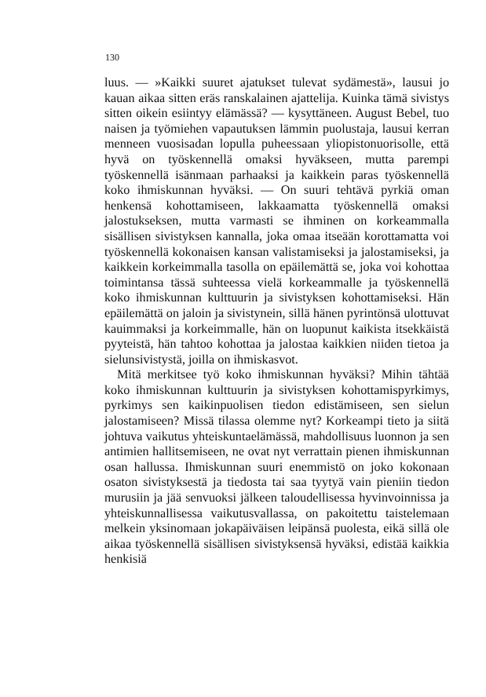130
luus. — »Kaikki suuret ajatukset tulevat sydämestä», lausui jo kauan aikaa sitten eräs ranskalainen ajattelija. Kuinka tämä sivistys sitten oikein esiintyy elämässä? — kysyttäneen. August Bebel, tuo naisen ja työmiehen vapautuksen lämmin puolustaja, lausui kerran menneen vuosisadan lopulla puheessaan yliopistonuorisolle, että hyvä on työskennellä omaksi hyväkseen, mutta parempi työskennellä isänmaan parhaaksi ja kaikkein paras työskennellä koko ihmiskunnan hyväksi. — On suuri tehtävä pyrkiä oman henkensä kohottamiseen, lakkaamatta työskennellä omaksi jalostukseksen, mutta varmasti se ihminen on korkeammalla sisällisen sivistyksen kannalla, joka omaa itseään korottamatta voi työskennellä kokonaisen kansan valistamiseksi ja jalostamiseksi, ja kaikkein korkeimmalla tasolla on epäilemättä se, joka voi kohottaa toimintansa tässä suhteessa vielä korkeammalle ja työskennellä koko ihmiskunnan kulttuurin ja sivistyksen kohottamiseksi. Hän epäilemättä on jaloin ja sivistynein, sillä hänen pyrintönsä ulottuvat kauimmaksi ja korkeimmalle, hän on luopunut kaikista itsekkäistä pyyteistä, hän tahtoo kohottaa ja jalostaa kaikkien niiden tietoa ja sielunsivistystä, joilla on ihmiskasvot.
Mitä merkitsee työ koko ihmiskunnan hyväksi? Mihin tähtää koko ihmiskunnan kulttuurin ja sivistyksen kohottamispyrkimys, pyrkimys sen kaikinpuolisen tiedon edistämiseen, sen sielun jalostamiseen? Missä tilassa olemme nyt? Korkeampi tieto ja siitä johtuva vaikutus yhteiskuntaelämässä, mahdollisuus luonnon ja sen antimien hallitsemiseen, ne ovat nyt verrattain pienen ihmiskunnan osan hallussa. Ihmiskunnan suuri enemmistö on joko kokonaan osaton sivistyksestä ja tiedosta tai saa tyytyä vain pieniin tiedon murusiin ja jää senvuoksi jälkeen taloudellisessa hyvinvoinnissa ja yhteiskunnallisessa vaikutusvallassa, on pakoitettu taistelemaan melkein yksinomaan jokapäiväisen leipänsä puolesta, eikä sillä ole aikaa työskennellä sisällisen sivistyksensä hyväksi, edistää kaikkia henkisiä